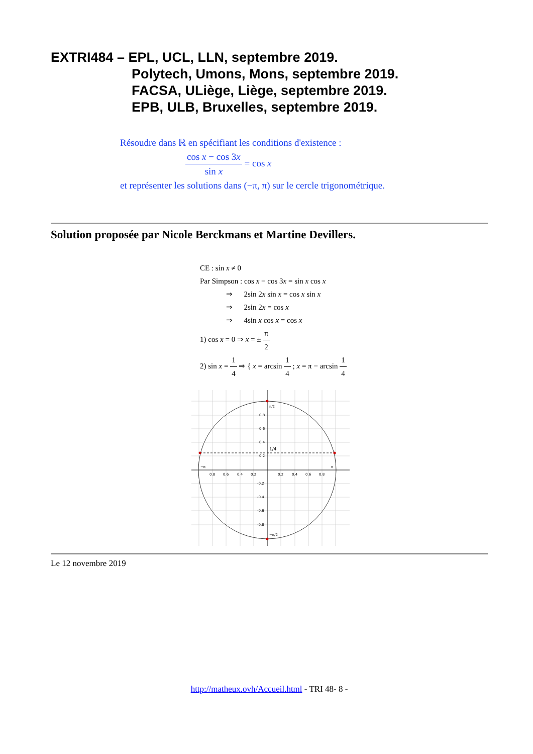EXTRI484 – EPL, UCL, LLN, septembre 2019.
Polytech, Umons, Mons, septembre 2019.
FACSA, ULiège, Liège, septembre 2019.
EPB, ULB, Bruxelles, septembre 2019.
Résoudre dans ℝ en spécifiant les conditions d'existence :
cos x − cos 3x sin x = cos x
et représenter les solutions dans (−π, π) sur le cercle trigonométrique.
Solution proposée par Nicole Berckmans et Martine Devillers.
CE : sin x ≠ 0
Par Simpson : cos x − cos 3x = sin x cos x
⇒ 2sin 2x sin x = cos x sin x
⇒ 2sin 2x = cos x
⇒ 4sin x cos x = cos x
1) cos x = 0 ⇒ x = ± π 2
2) sin x = 1 4 ⇒ { x = arcsin 1 4 ; x = π − arcsin 1 4
1/4
π/2
−π/2
−π
π
0.8
0.6
0.4
0.2
0.2
0.4
0.6
0.8
0.8
0.6
0.4
0.2
-0.2
-0.4
-0.6
-0.8
Le 12 novembre 2019
http://matheux.ovh/Accueil.html - TRI 48- 8 -